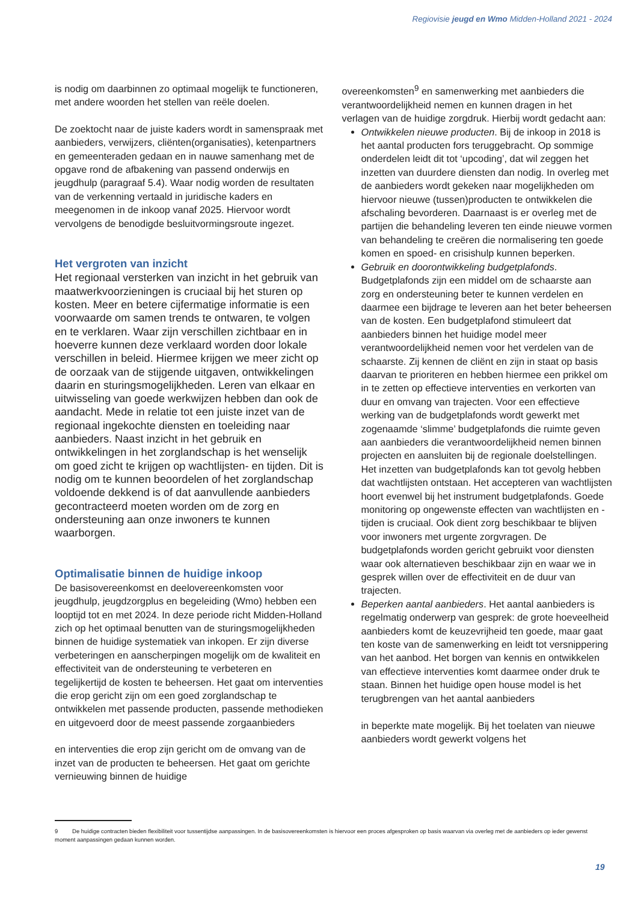Regiovisie jeugd en Wmo Midden-Holland 2021 - 2024
is nodig om daarbinnen zo optimaal mogelijk te functio­neren, met andere woorden het stellen van reële doelen.
De zoektocht naar de juiste kaders wordt in samen­spraak met aanbieders, verwijzers, cliënten(organisa­ties), ketenpartners en gemeenteraden gedaan en in nauwe samenhang met de opgave rond de afbakening van passend onderwijs en jeugdhulp (paragraaf 5.4). Waar nodig worden de resultaten van de verkenning vertaald in juridische kaders en meegenomen in de inkoop vanaf 2025. Hiervoor wordt vervolgens de beno­digde besluitvormingsroute ingezet.
Het vergroten van inzicht
Het regionaal versterken van inzicht in het ge­bruik van maatwerkvoorzieningen is cruciaal bij het sturen op kosten. Meer en betere cijfermatige informatie is een voorwaarde om samen trends te ontwaren, te volgen en te verklaren. Waar zijn verschillen zichtbaar en in hoeverre kunnen deze verklaard worden door lokale verschillen in beleid. Hiermee krijgen we meer zicht op de oorzaak van de stijgende uitgaven, ontwikkelingen daarin en sturingsmogelijkheden. Leren van elkaar en uitwis­seling van goede werkwijzen hebben dan ook de aandacht. Mede in relatie tot een juiste inzet van de regionaal ingekochte diensten en toeleiding naar aanbieders. Naast inzicht in het gebruik en ontwikkelingen in het zorglandschap is het wen­selijk om goed zicht te krijgen op wachtlijsten- en tijden. Dit is nodig om te kunnen beoordelen of het zorglandschap voldoende dekkend is of dat aanvullende aanbieders gecontracteerd moeten worden om de zorg en ondersteuning aan onze inwoners te kunnen waarborgen.
Optimalisatie binnen de huidige inkoop
De basisovereenkomst en deelovereenkomsten voor jeugdhulp, jeugdzorgplus en begeleiding (Wmo) hebben een looptijd tot en met 2024. In deze periode richt Midden-Holland zich op het optimaal benutten van de sturingsmogelijkheden binnen de huidige systematiek van inkopen. Er zijn diverse verbeteringen en aanscherpingen mogelijk om de kwaliteit en effectiviteit van de ondersteuning te verbeteren en tegelijkertijd de kosten te beheersen. Het gaat om interventies die erop gericht zijn om een goed zorglandschap te ontwikkelen met passende producten, passende methodieken en uitgevoerd door de meest passende zorgaanbieders
en interventies die erop zijn gericht om de omvang van de inzet van de producten te beheersen. Het gaat om gerichte vernieuwing binnen de huidige
overeenkomsten<sup>9</sup> en samenwerking met aanbieders die verantwoordelijkheid nemen en kunnen dragen in het verlagen van de huidige zorgdruk. Hierbij wordt gedacht aan:
Ontwikkelen nieuwe producten. Bij de inkoop in 2018 is het aantal producten fors teruggebracht. Op sommige onderdelen leidt dit tot ‘upcoding’, dat wil zeggen het inzetten van duurdere diensten dan nodig. In overleg met de aanbieders wordt gekeken naar mogelijkheden om hiervoor nieuwe (tussen)producten te ontwikkelen die afschaling bevorderen. Daarnaast is er overleg met de partijen die behandeling leveren ten einde nieuwe vormen van behandeling te creëren die normalisering ten goede komen en spoed- en crisishulp kunnen beperken.
Gebruik en doorontwikkeling budgetplafonds. Budgetplafonds zijn een middel om de schaarste aan zorg en ondersteuning beter te kunnen verdelen en daarmee een bijdrage te leveren aan het beter beheersen van de kosten. Een budgetplafond stimuleert dat aanbieders binnen het huidige model meer verantwoordelijkheid nemen voor het verdelen van de schaarste. Zij kennen de cliënt en zijn in staat op basis daarvan te prioriteren en hebben hiermee een prikkel om in te zetten op effectieve interventies en verkorten van duur en omvang van trajecten. Voor een effectieve werking van de budgetplafonds wordt gewerkt met zogenaamde ‘slimme’ budgetplafonds die ruimte geven aan aanbieders die verantwoordelijkheid nemen binnen projecten en aansluiten bij de regionale doelstellingen. Het inzetten van budgetplafonds kan tot gevolg hebben dat wachtlijsten ontstaan. Het accepteren van wachtlijsten hoort evenwel bij het instrument budgetplafonds. Goede monitoring op ongewenste effecten van wachtlijsten en -tijden is cruciaal. Ook dient zorg beschikbaar te blijven voor inwoners met urgente zorgvragen. De budgetplafonds worden gericht gebruikt voor diensten waar ook alternatieven beschikbaar zijn en waar we in gesprek willen over de effectiviteit en de duur van trajecten.
Beperken aantal aanbieders. Het aantal aanbieders is regelmatig onderwerp van gesprek: de grote hoeveelheid aanbieders komt de keuzevrijheid ten goede, maar gaat ten koste van de samenwerking en leidt tot versnippering van het aanbod. Het borgen van kennis en ontwikkelen van effectieve interventies komt daarmee onder druk te staan. Binnen het huidige open house model is het terugbrengen van het aantal aanbieders
in beperkte mate mogelijk. Bij het toelaten van nieuwe aanbieders wordt gewerkt volgens het
9 De huidige contracten bieden flexibiliteit voor tussentijdse aanpassingen. In de basisovereenkomsten is hiervoor een proces afgesproken op basis waarvan via overleg met de aanbieders op ieder gewenst moment aanpassingen gedaan kunnen worden.
19